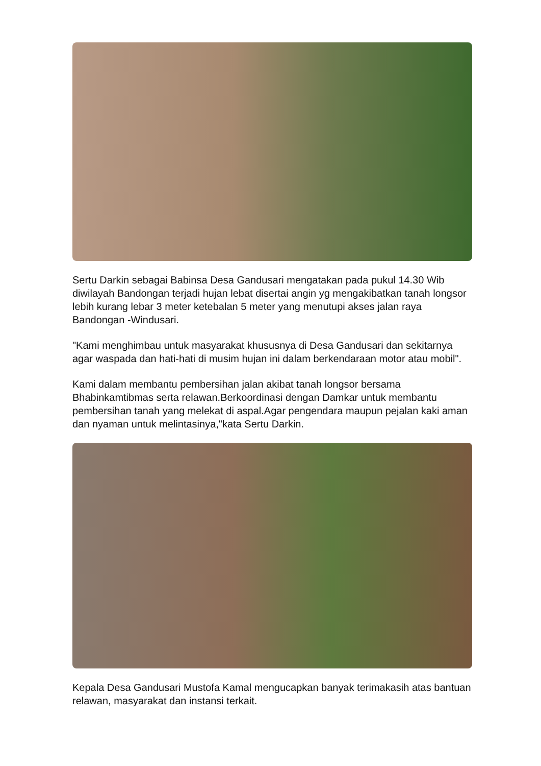Sertu Darkin sebagai Babinsa Desa Gandusari mengatakan pada pukul 14.30 Wib diwilayah Bandongan terjadi hujan lebat disertai angin yg mengakibatkan tanah longsor lebih kurang lebar 3 meter ketebalan 5 meter yang menutupi akses jalan raya Bandongan -Windusari.
"Kami menghimbau untuk masyarakat khususnya di Desa Gandusari dan sekitarnya agar waspada dan hati-hati di musim hujan ini dalam berkendaraan motor atau mobil".
Kami dalam membantu pembersihan jalan akibat tanah longsor bersama Bhabinkamtibmas serta relawan.Berkoordinasi dengan Damkar untuk membantu pembersihan tanah yang melekat di aspal.Agar pengendara maupun pejalan kaki aman dan nyaman untuk melintasinya,"kata Sertu Darkin.
Kepala Desa Gandusari Mustofa Kamal mengucapkan banyak terimakasih atas bantuan relawan, masyarakat dan instansi terkait.